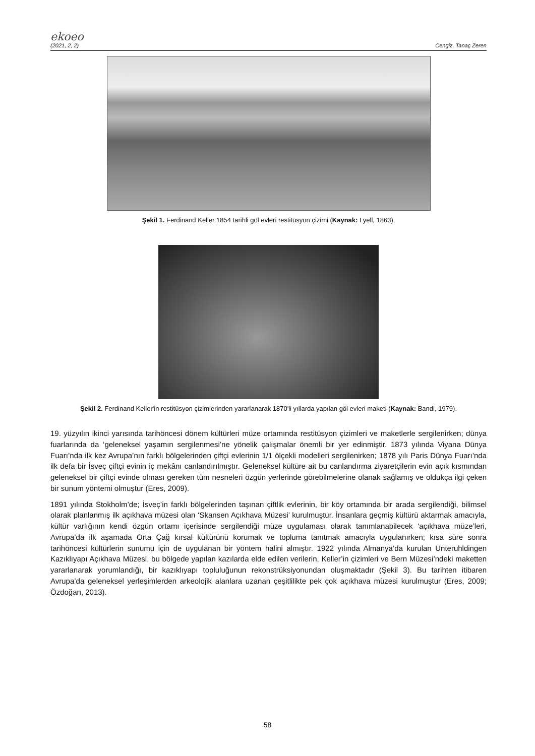ekoeo
(2021, 2, 2) Cengiz, Tanaç Zeren
Şekil 1. Ferdinand Keller 1854 tarihli göl evleri restitüsyon çizimi (Kaynak: Lyell, 1863).
Şekil 2. Ferdinand Keller'in restitüsyon çizimlerinden yararlanarak 1870'li yıllarda yapılan göl evleri maketi (Kaynak: Bandi, 1979).
19. yüzyılın ikinci yarısında tarihöncesi dönem kültürleri müze ortamında restitüsyon çizimleri ve maketlerle sergilenirken; dünya fuarlarında da ‘geleneksel yaşamın sergilenmesi’ne yönelik çalışmalar önemli bir yer edinmiştir. 1873 yılında Viyana Dünya Fuarı’nda ilk kez Avrupa’nın farklı bölgelerinden çiftçi evlerinin 1/1 ölçekli modelleri sergilenirken; 1878 yılı Paris Dünya Fuarı’nda ilk defa bir İsveç çiftçi evinin iç mekânı canlandırılmıştır. Geleneksel kültüre ait bu canlandırma ziyaretçilerin evin açık kısmından geleneksel bir çiftçi evinde olması gereken tüm nesneleri özgün yerlerinde görebilmelerine olanak sağlamış ve oldukça ilgi çeken bir sunum yöntemi olmuştur (Eres, 2009).
1891 yılında Stokholm’de; İsveç’in farklı bölgelerinden taşınan çiftlik evlerinin, bir köy ortamında bir arada sergilendiği, bilimsel olarak planlanmış ilk açıkhava müzesi olan ‘Skansen Açıkhava Müzesi’ kurulmuştur. İnsanlara geçmiş kültürü aktarmak amacıyla, kültür varlığının kendi özgün ortamı içerisinde sergilendiği müze uygulaması olarak tanımlanabilecek ‘açıkhava müze’leri, Avrupa’da ilk aşamada Orta Çağ kırsal kültürünü korumak ve topluma tanıtmak amacıyla uygulanırken; kısa süre sonra tarihöncesi kültürlerin sunumu için de uygulanan bir yöntem halini almıştır. 1922 yılında Almanya’da kurulan Unteruhldingen Kazıklıyapı Açıkhava Müzesi, bu bölgede yapılan kazılarda elde edilen verilerin, Keller’in çizimleri ve Bern Müzesi’ndeki maketten yararlanarak yorumlandığı, bir kazıklıyapı topluluğunun rekonstrüksiyonundan oluşmaktadır (Şekil 3). Bu tarihten itibaren Avrupa’da geleneksel yerleşimlerden arkeolojik alanlara uzanan çeşitlilikte pek çok açıkhava müzesi kurulmuştur (Eres, 2009; Özdoğan, 2013).
58